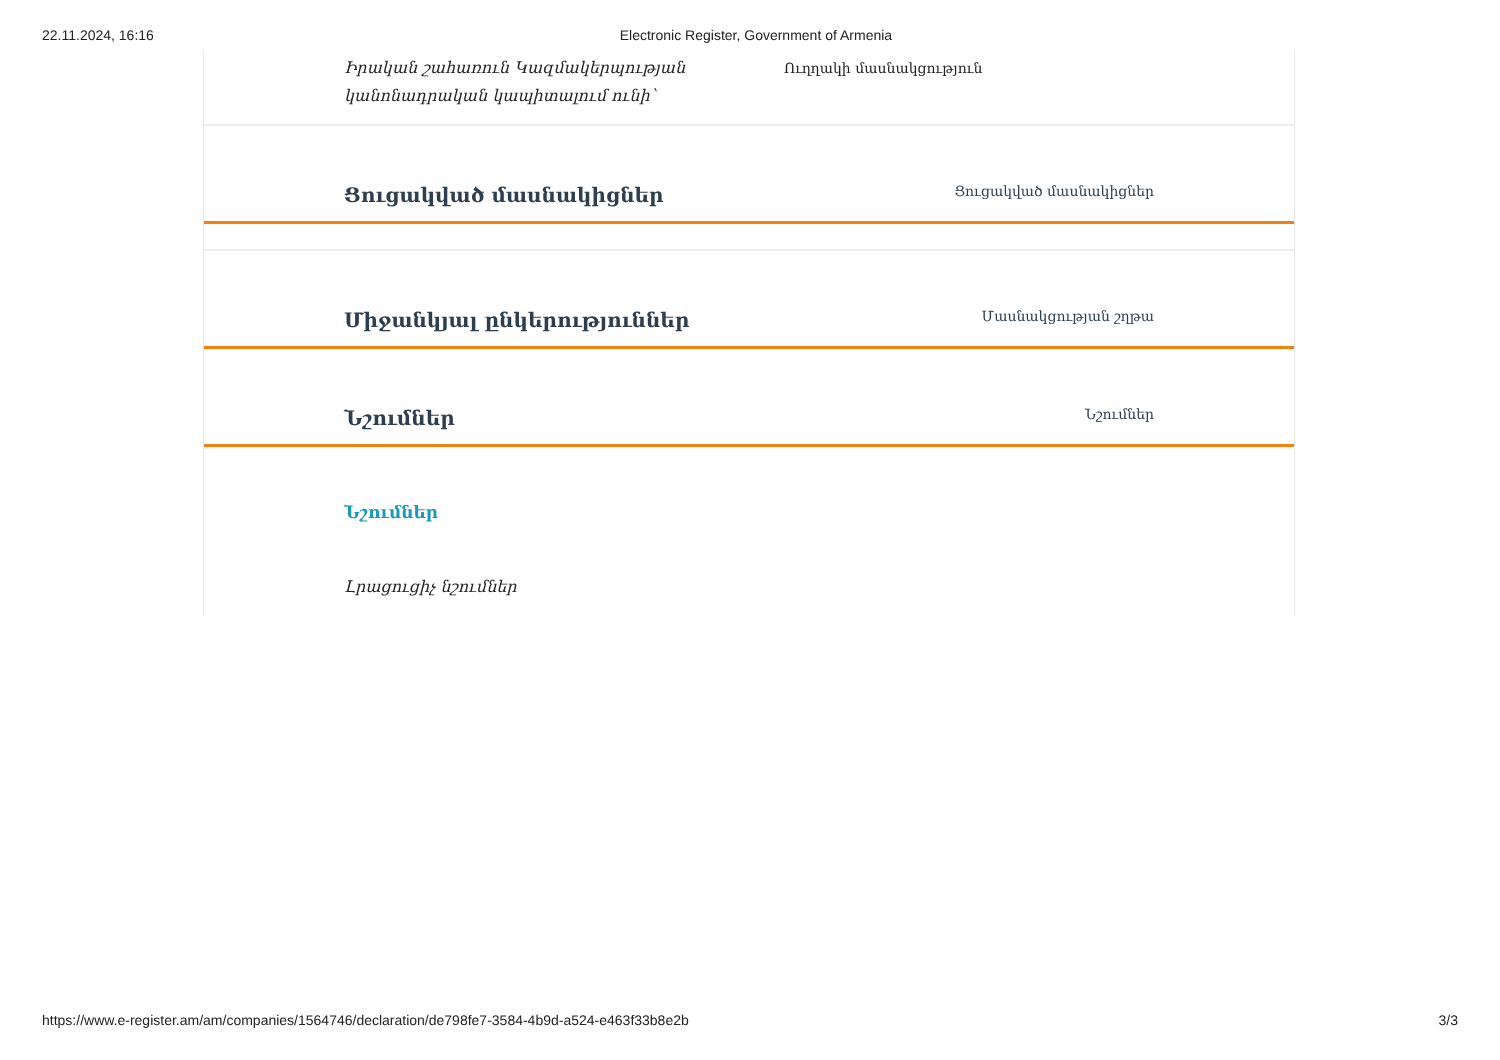22.11.2024, 16:16 Electronic Register, Government of Armenia
Իրական շահառուն Կազմակերպության կանոնադրական կապիտալում ունի՝
Ուղղակի մասնակցություն
Ցուցակված մասնակիցներ
Ցուցակված մասնակիցներ
Միջանկյալ ընկերություններ
Մասնակցության շղթա
Նշումներ
Նշումներ
Նշումներ
Լրացուցիչ նշումներ
https://www.e-register.am/am/companies/1564746/declaration/de798fe7-3584-4b9d-a524-e463f33b8e2b 3/3